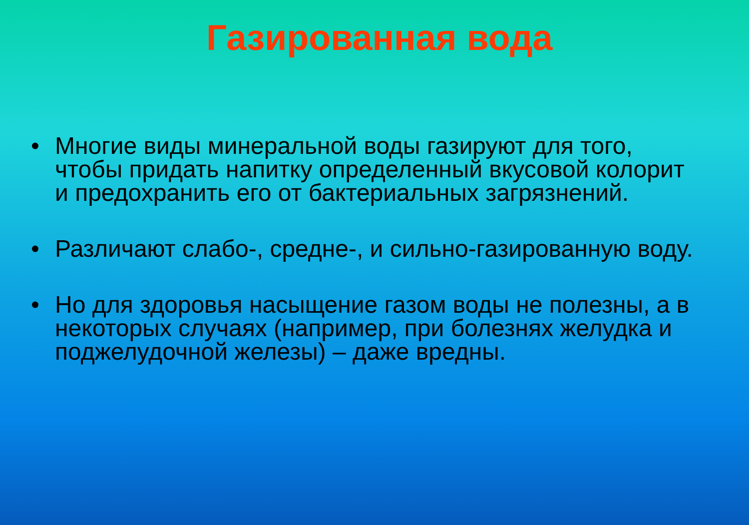Газированная вода
• Многие виды минеральной воды газируют для того, чтобы придать напитку определенный вкусовой колорит и предохранить его от бактериальных загрязнений.
• Различают слабо-, средне-, и сильно-газированную воду.
• Но для здоровья насыщение газом воды не полезны, а в некоторых случаях (например, при болезнях желудка и поджелудочной железы) – даже вредны.